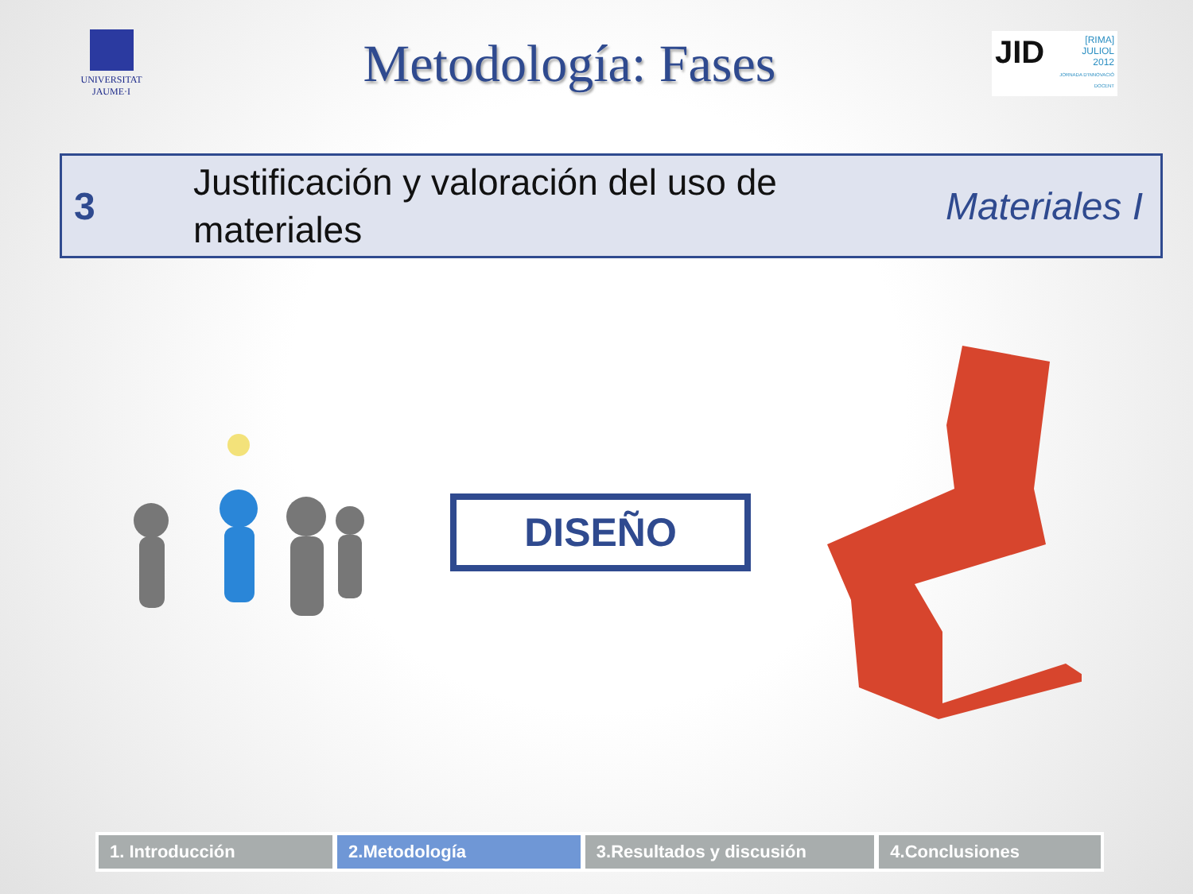UNIVERSITAT
JAUME·I
Metodología: Fases
JID [RIMA]
JULIOL
2012
JORNADA D'INNOVACIÓ DOCENT
3
Justificación y valoración del uso de materiales
Materiales I
DISEÑO
1. Introducción 2.Metodología 3.Resultados y discusión 4.Conclusiones